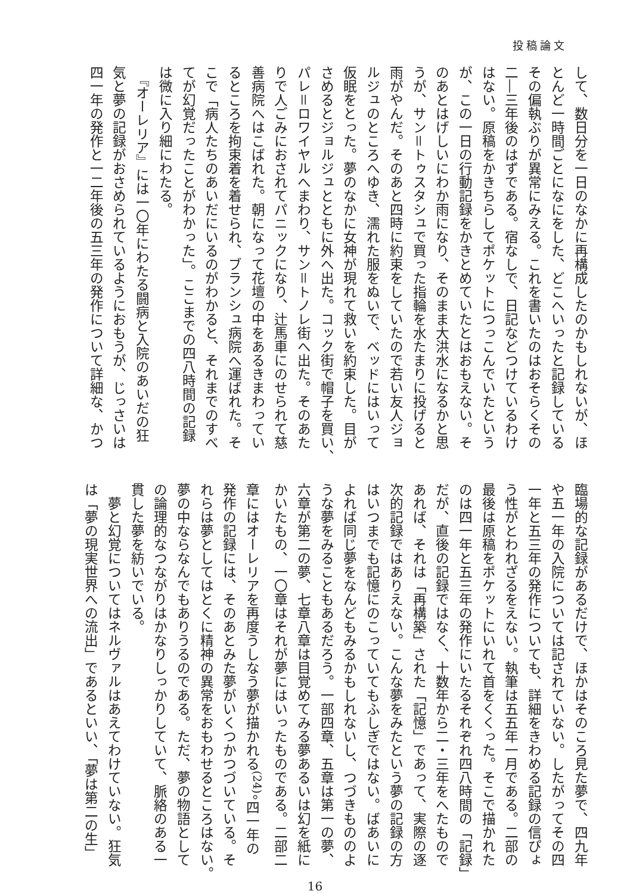投稿論文
して、数日分を一日のなかに再構成したのかもしれないが、ほ
とんど一時間ごとになにをした、どこへいったと記録している
その偏執ぶりが異常にみえる。これを書いたのはおそらくその
二―三年後のはずである。宿なしで、日記などつけているわけ
はない。原稿をかきちらしてポケットにつっこんでいたという
が、この一日の行動記録をかきとめていたとはおもえない。そ
のあとはげしいにわか雨になり、そのまま大洪水になるかと思
うが、サン＝トゥスタシュで買った指輪を水たまりに投げると
雨がやんだ。そのあと四時に約束をしていたので若い友人ジョ
ルジュのところへゆき、濡れた服をぬいで、ベッドにはいって
仮眠をとった。夢のなかに女神が現れて救いを約束した。目が
さめるとジョルジュとともに外へ出た。コック街で帽子を買い、
パレ＝ロワイヤルへまわり、サン＝トノレ街へ出た。そのあた
りで人ごみにおされてパニックになり、辻馬車にのせられて慈
善病院へはこばれた。朝になって花壇の中をあるきまわってい
るところを拘束着を着せられ、ブランシュ病院へ運ばれた。そ
こで「病人たちのあいだにいるのがわかると、それまでのすべ
てが幻覚だったことがわかった」。ここまでの四八時間の記録
は微に入り細にわたる。
　『オーレリア』には一〇年にわたる闘病と入院のあいだの狂
気と夢の記録がおさめられているようにおもうが、じっさいは
四一年の発作と一二年後の五三年の発作について詳細な、かつ
臨場的な記録があるだけで、ほかはそのころ見た夢で、四九年
や五一年の入院については記されていない。したがってその四
一年と五三年の発作についても、詳細をきわめる記録の信ぴょ
う性がとわれざるをえない。執筆は五五年一月である。二部の
最後は原稿をポケットにいれて首をくくった。そこで描かれた
のは四一年と五三年の発作にいたるそれぞれ四八時間の「記録」
だが、直後の記録ではなく、十数年から二・三年をへたもので
あれば、それは「再構築」された「記憶」であって、実際の逐
次的記録ではありえない。こんな夢をみたという夢の記録の方
はいつまでも記憶にのこっていてもふしぎではない。ばあいに
よれば同じ夢をなんどもみるかもしれないし、つづきもののよ
うな夢をみることもあるだろう。一部四章、五章は第一の夢、
六章が第二の夢、七章八章は目覚めてみる夢あるいは幻を紙に
かいたもの、一〇章はそれが夢にはいったものである。二部二
章にはオーレリアを再度うしなう夢が描かれる<sup>(24)</sup>。四一年の
発作の記録には、そのあとみた夢がいくつかつづいている。そ
れらは夢としてはとくに精神の異常をおもわせるところはない。
夢の中ならなんでもありうるのである。ただ、夢の物語として
の論理的なつながりはかなりしっかりしていて、脈絡のある一
貫した夢を紡いでいる。
　夢と幻覚についてはネルヴァルはあえてわけていない。狂気
は「夢の現実世界への流出」であるといい、「夢は第二の生」
16